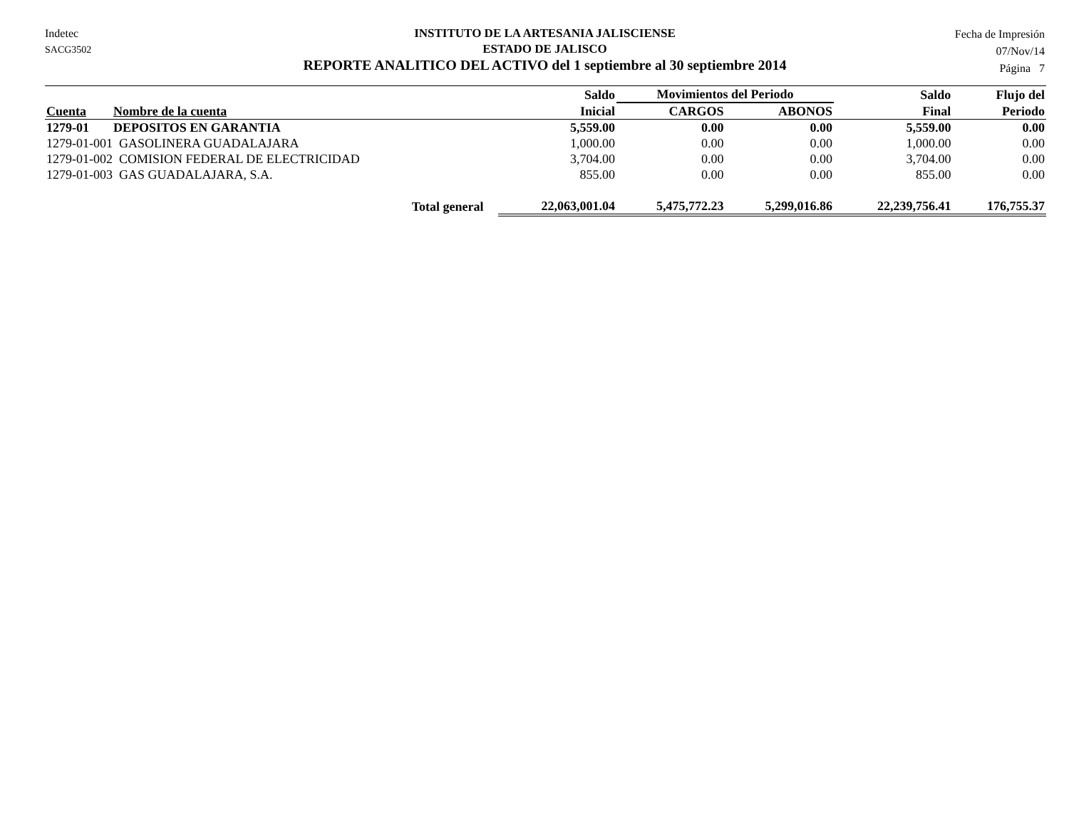Indetec
SACG3502
INSTITUTO DE LA ARTESANIA JALISCIENSE
ESTADO DE JALISCO
REPORTE ANALITICO DEL ACTIVO del 1 septiembre al 30 septiembre 2014
Fecha de Impresión
07/Nov/14
Página 7
| | | Saldo | Movimientos del Periodo | | Saldo | Flujo del |
| --- | --- | --- | --- | --- | --- | --- |
| Cuenta | Nombre de la cuenta | Inicial | CARGOS | ABONOS | Final | Periodo |
| 1279-01 | DEPOSITOS EN GARANTIA | 5,559.00 | 0.00 | 0.00 | 5,559.00 | 0.00 |
| 1279-01-001 GASOLINERA GUADALAJARA | | 1,000.00 | 0.00 | 0.00 | 1,000.00 | 0.00 |
| 1279-01-002 COMISION FEDERAL DE ELECTRICIDAD | | 3,704.00 | 0.00 | 0.00 | 3,704.00 | 0.00 |
| 1279-01-003 GAS GUADALAJARA, S.A. | | 855.00 | 0.00 | 0.00 | 855.00 | 0.00 |
| Total general | | 22,063,001.04 | 5,475,772.23 | 5,299,016.86 | 22,239,756.41 | 176,755.37 |